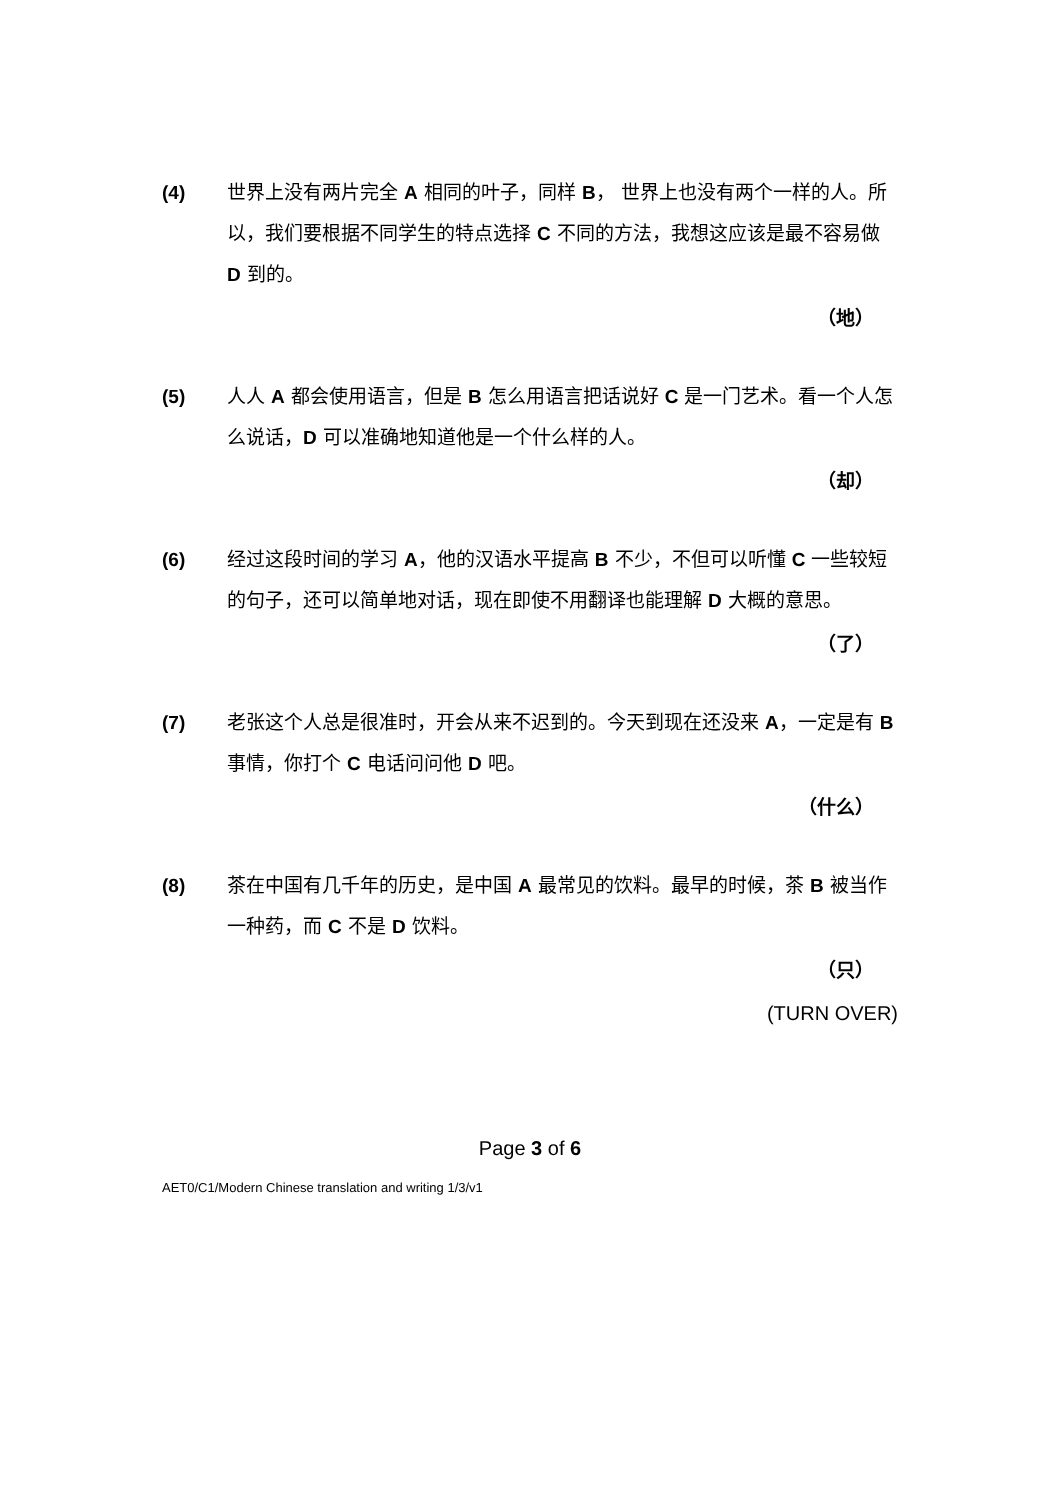(4) 世界上没有两片完全 A 相同的叶子，同样 B， 世界上也没有两个一样的人。所以，我们要根据不同学生的特点选择 C 不同的方法，我想这应该是最不容易做 D 到的。
（地）
(5) 人人 A 都会使用语言，但是 B 怎么用语言把话说好 C 是一门艺术。看一个人怎么说话，D 可以准确地知道他是一个什么样的人。
（却）
(6) 经过这段时间的学习 A，他的汉语水平提高 B 不少，不但可以听懂 C 一些较短的句子，还可以简单地对话，现在即使不用翻译也能理解 D 大概的意思。
（了）
(7) 老张这个人总是很准时，开会从来不迟到的。今天到现在还没来 A，一定是有 B 事情，你打个 C 电话问问他 D 吧。
（什么）
(8) 茶在中国有几千年的历史，是中国 A 最常见的饮料。最早的时候，茶 B 被当作一种药，而 C 不是 D 饮料。
（只）
(TURN OVER)
Page 3 of 6
AET0/C1/Modern Chinese translation and writing 1/3/v1